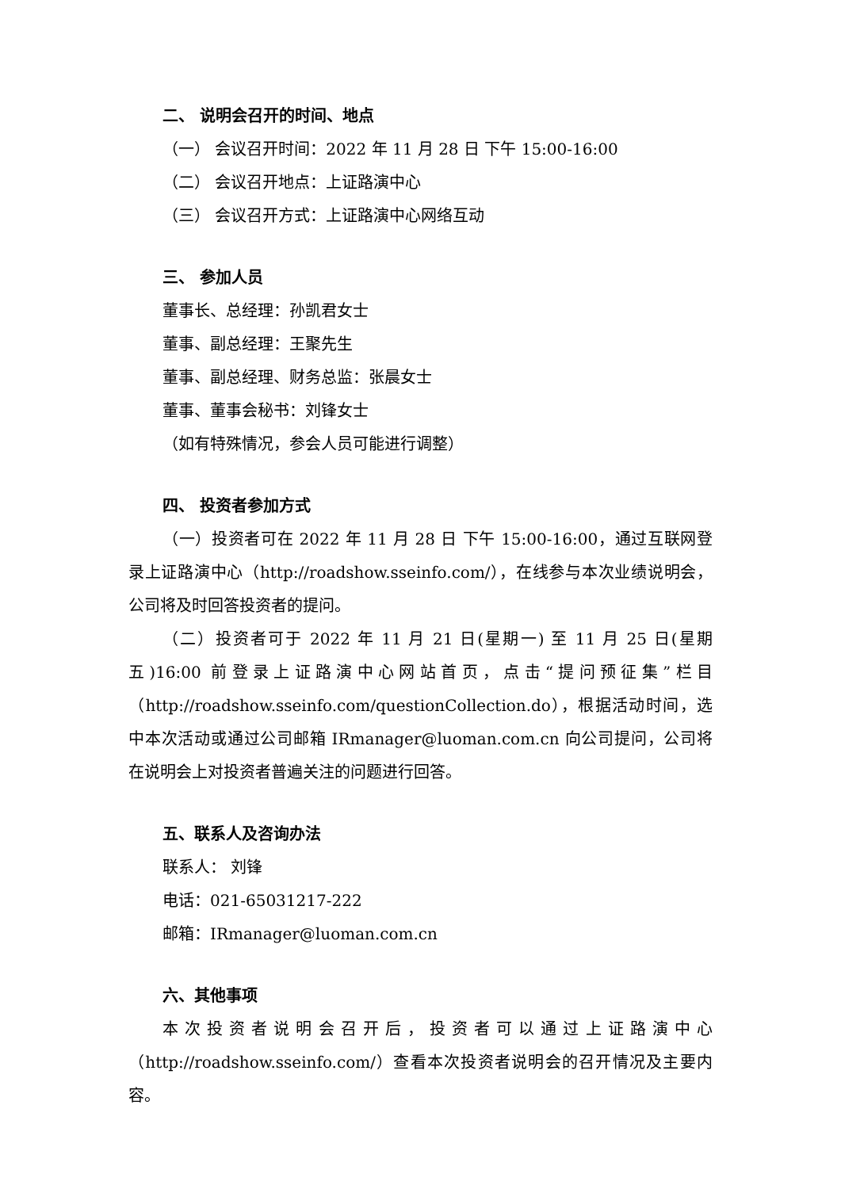二、 说明会召开的时间、地点
（一） 会议召开时间：2022 年 11 月 28 日 下午 15:00-16:00
（二） 会议召开地点：上证路演中心
（三） 会议召开方式：上证路演中心网络互动
三、 参加人员
董事长、总经理：孙凯君女士
董事、副总经理：王聚先生
董事、副总经理、财务总监：张晨女士
董事、董事会秘书：刘锋女士
（如有特殊情况，参会人员可能进行调整）
四、 投资者参加方式
（一）投资者可在 2022 年 11 月 28 日 下午 15:00-16:00，通过互联网登录上证路演中心（http://roadshow.sseinfo.com/），在线参与本次业绩说明会，公司将及时回答投资者的提问。
（二）投资者可于 2022 年 11 月 21 日(星期一) 至 11 月 25 日(星期五)16:00 前登录上证路演中心网站首页，点击“提问预征集”栏目（http://roadshow.sseinfo.com/questionCollection.do），根据活动时间，选中本次活动或通过公司邮箱 IRmanager@luoman.com.cn 向公司提问，公司将在说明会上对投资者普遍关注的问题进行回答。
五、联系人及咨询办法
联系人： 刘锋
电话：021-65031217-222
邮箱：IRmanager@luoman.com.cn
六、其他事项
本次投资者说明会召开后，投资者可以通过上证路演中心（http://roadshow.sseinfo.com/）查看本次投资者说明会的召开情况及主要内容。